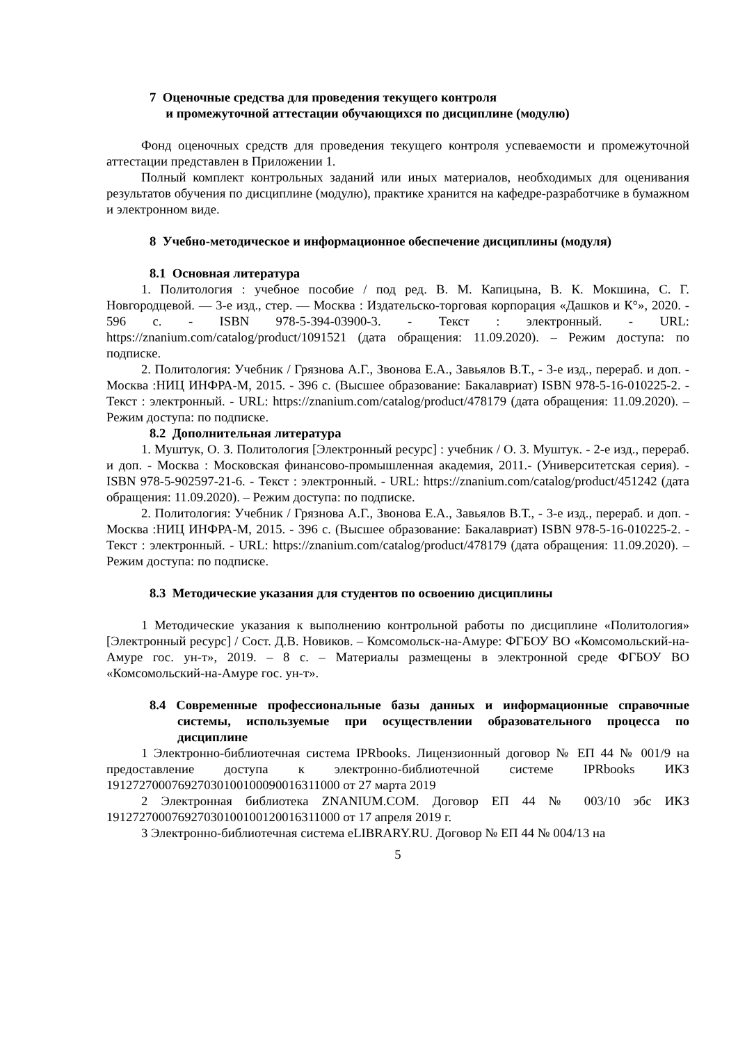7 Оценочные средства для проведения текущего контроля
и промежуточной аттестации обучающихся по дисциплине (модулю)
Фонд оценочных средств для проведения текущего контроля успеваемости и промежуточной аттестации представлен в Приложении 1.
Полный комплект контрольных заданий или иных материалов, необходимых для оценивания результатов обучения по дисциплине (модулю), практике хранится на кафедре-разработчике в бумажном и электронном виде.
8 Учебно-методическое и информационное обеспечение дисциплины (модуля)
8.1 Основная литература
1. Политология : учебное пособие / под ред. В. М. Капицына, В. К. Мокшина, С. Г. Новгородцевой. — 3-е изд., стер. — Москва : Издательско-торговая корпорация «Дашков и К°», 2020. - 596 с. - ISBN 978-5-394-03900-3. - Текст : электронный. - URL: https://znanium.com/catalog/product/1091521 (дата обращения: 11.09.2020). – Режим доступа: по подписке.
2. Политология: Учебник / Грязнова А.Г., Звонова Е.А., Завьялов В.Т., - 3-е изд., перераб. и доп. - Москва :НИЦ ИНФРА-М, 2015. - 396 с. (Высшее образование: Бакалавриат) ISBN 978-5-16-010225-2. - Текст : электронный. - URL: https://znanium.com/catalog/product/478179 (дата обращения: 11.09.2020). – Режим доступа: по подписке.
8.2 Дополнительная литература
1. Муштук, О. З. Политология [Электронный ресурс] : учебник / О. З. Муштук. - 2-е изд., перераб. и доп. - Москва : Московская финансово-промышленная академия, 2011.- (Университетская серия). - ISBN 978-5-902597-21-6. - Текст : электронный. - URL: https://znanium.com/catalog/product/451242 (дата обращения: 11.09.2020). – Режим доступа: по подписке.
2. Политология: Учебник / Грязнова А.Г., Звонова Е.А., Завьялов В.Т., - 3-е изд., перераб. и доп. - Москва :НИЦ ИНФРА-М, 2015. - 396 с. (Высшее образование: Бакалавриат) ISBN 978-5-16-010225-2. - Текст : электронный. - URL: https://znanium.com/catalog/product/478179 (дата обращения: 11.09.2020). – Режим доступа: по подписке.
8.3 Методические указания для студентов по освоению дисциплины
1 Методические указания к выполнению контрольной работы по дисциплине «Политология» [Электронный ресурс] / Сост. Д.В. Новиков. – Комсомольск-на-Амуре: ФГБОУ ВО «Комсомольский-на-Амуре гос. ун-т», 2019. – 8 с. – Материалы размещены в электронной среде ФГБОУ ВО «Комсомольский-на-Амуре гос. ун-т».
8.4 Современные профессиональные базы данных и информационные справочные системы, используемые при осуществлении образовательного процесса по дисциплине
1 Электронно-библиотечная система IPRbooks. Лицензионный договор № ЕП 44 № 001/9 на предоставление доступа к электронно-библиотечной системе IPRbooks ИКЗ 191272700076927030100100090016311000 от 27 марта 2019
2 Электронная библиотека ZNANIUM.COM. Договор ЕП 44 № 003/10 эбс ИКЗ 191272700076927030100100120016311000 от 17 апреля 2019 г.
3 Электронно-библиотечная система eLIBRARY.RU. Договор № ЕП 44 № 004/13 на
5